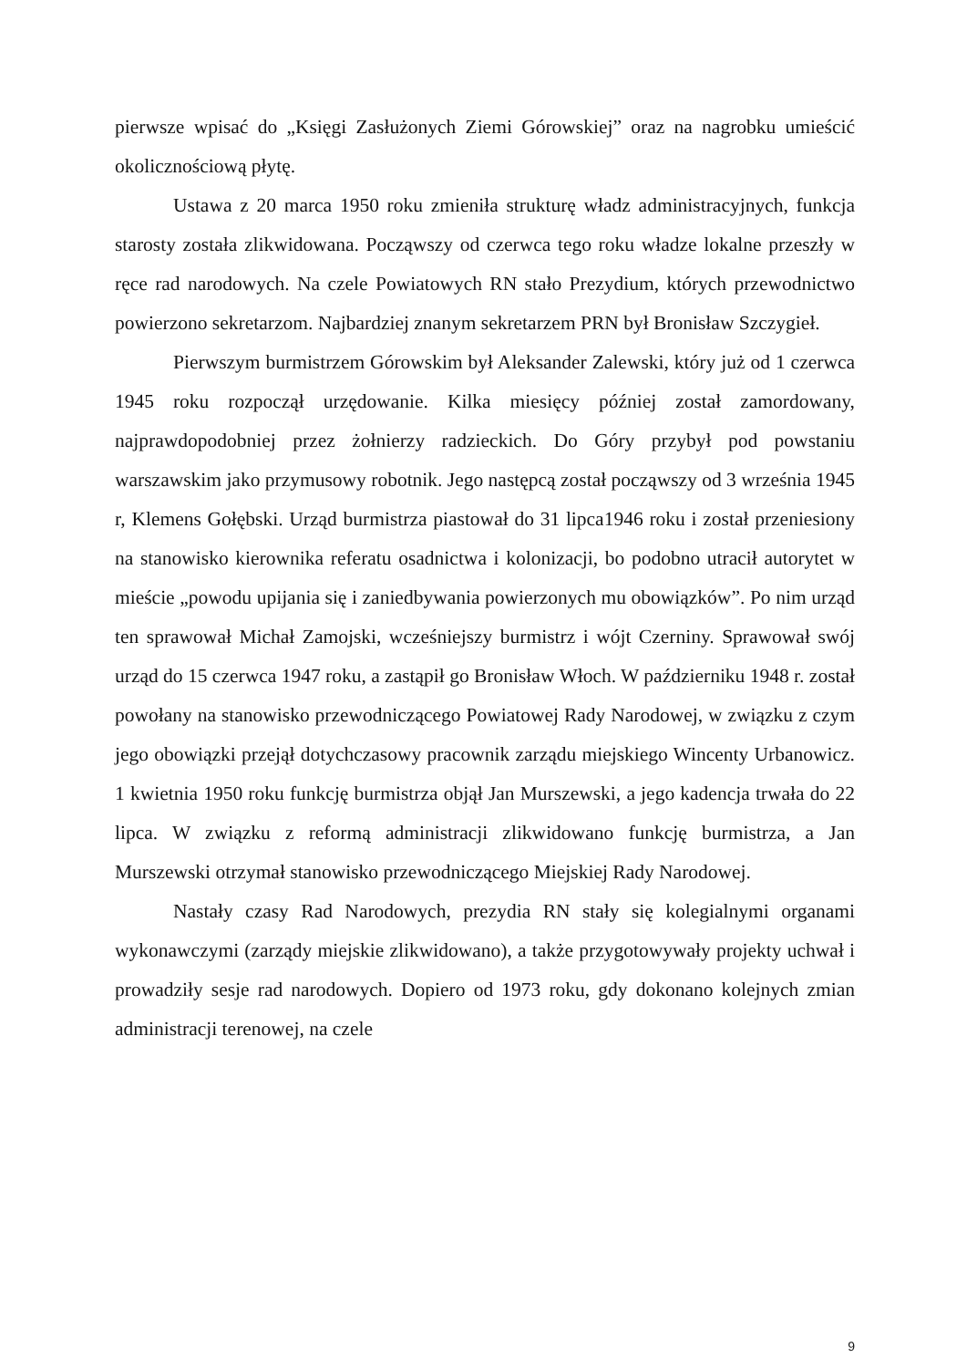pierwsze wpisać do „Księgi Zasłużonych Ziemi Górowskiej” oraz na nagrobku umieścić okolicznościową płytę.
Ustawa z 20 marca 1950 roku zmieniła strukturę władz administracyjnych, funkcja starosty została zlikwidowana. Począwszy od czerwca tego roku władze lokalne przeszły w ręce rad narodowych. Na czele Powiatowych RN stało Prezydium, których przewodnictwo powierzono sekretarzom. Najbardziej znanym sekretarzem PRN był Bronisław Szczygieł.
Pierwszym burmistrzem Górowskim był Aleksander Zalewski, który już od 1 czerwca 1945 roku rozpoczął urzędowanie. Kilka miesięcy później został zamordowany, najprawdopodobniej przez żołnierzy radzieckich. Do Góry przybył pod powstaniu warszawskim jako przymusowy robotnik. Jego następcą został począwszy od 3 września 1945 r, Klemens Gołębski. Urząd burmistrza piastował do 31 lipca1946 roku i został przeniesiony na stanowisko kierownika referatu osadnictwa i kolonizacji, bo podobno utracił autorytet w mieście „powodu upijania się i zaniedbywania powierzonych mu obowiązków”. Po nim urząd ten sprawował Michał Zamojski, wcześniejszy burmistrz i wójt Czerniny. Sprawował swój urząd do 15 czerwca 1947 roku, a zastąpił go Bronisław Włoch. W październiku 1948 r. został powołany na stanowisko przewodniczącego Powiatowej Rady Narodowej, w związku z czym jego obowiązki przejął dotychczasowy pracownik zarządu miejskiego Wincenty Urbanowicz. 1 kwietnia 1950 roku funkcję burmistrza objął Jan Murszewski, a jego kadencja trwała do 22 lipca. W związku z reformą administracji zlikwidowano funkcję burmistrza, a Jan Murszewski otrzymał stanowisko przewodniczącego Miejskiej Rady Narodowej.
Nastały czasy Rad Narodowych, prezydia RN stały się kolegialnymi organami wykonawczymi (zarządy miejskie zlikwidowano), a także przygotowywały projekty uchwał i prowadziły sesje rad narodowych. Dopiero od 1973 roku, gdy dokonano kolejnych zmian administracji terenowej, na czele
9